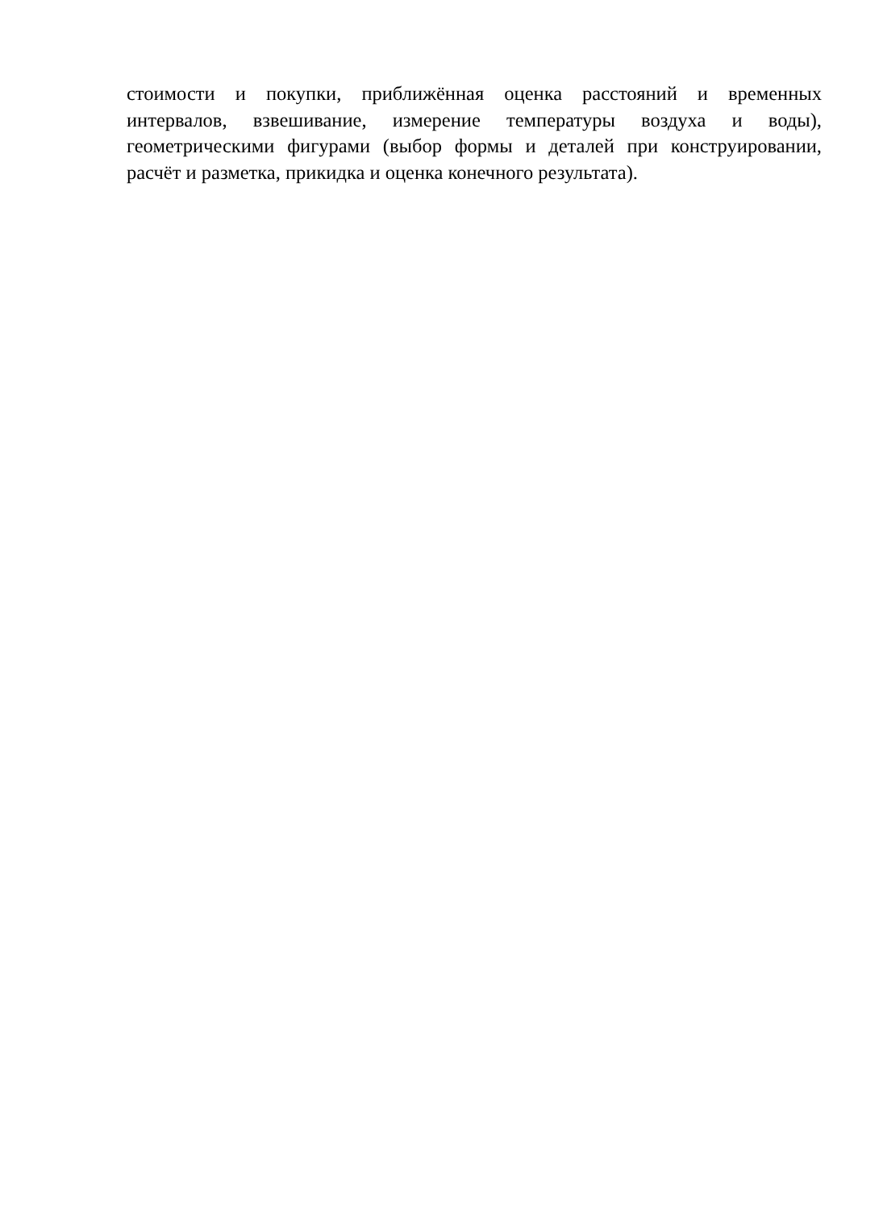стоимости и покупки, приближённая оценка расстояний и временных
интервалов, взвешивание, измерение температуры воздуха и воды),
геометрическими фигурами (выбор формы и деталей при конструировании,
расчёт и разметка, прикидка и оценка конечного результата).